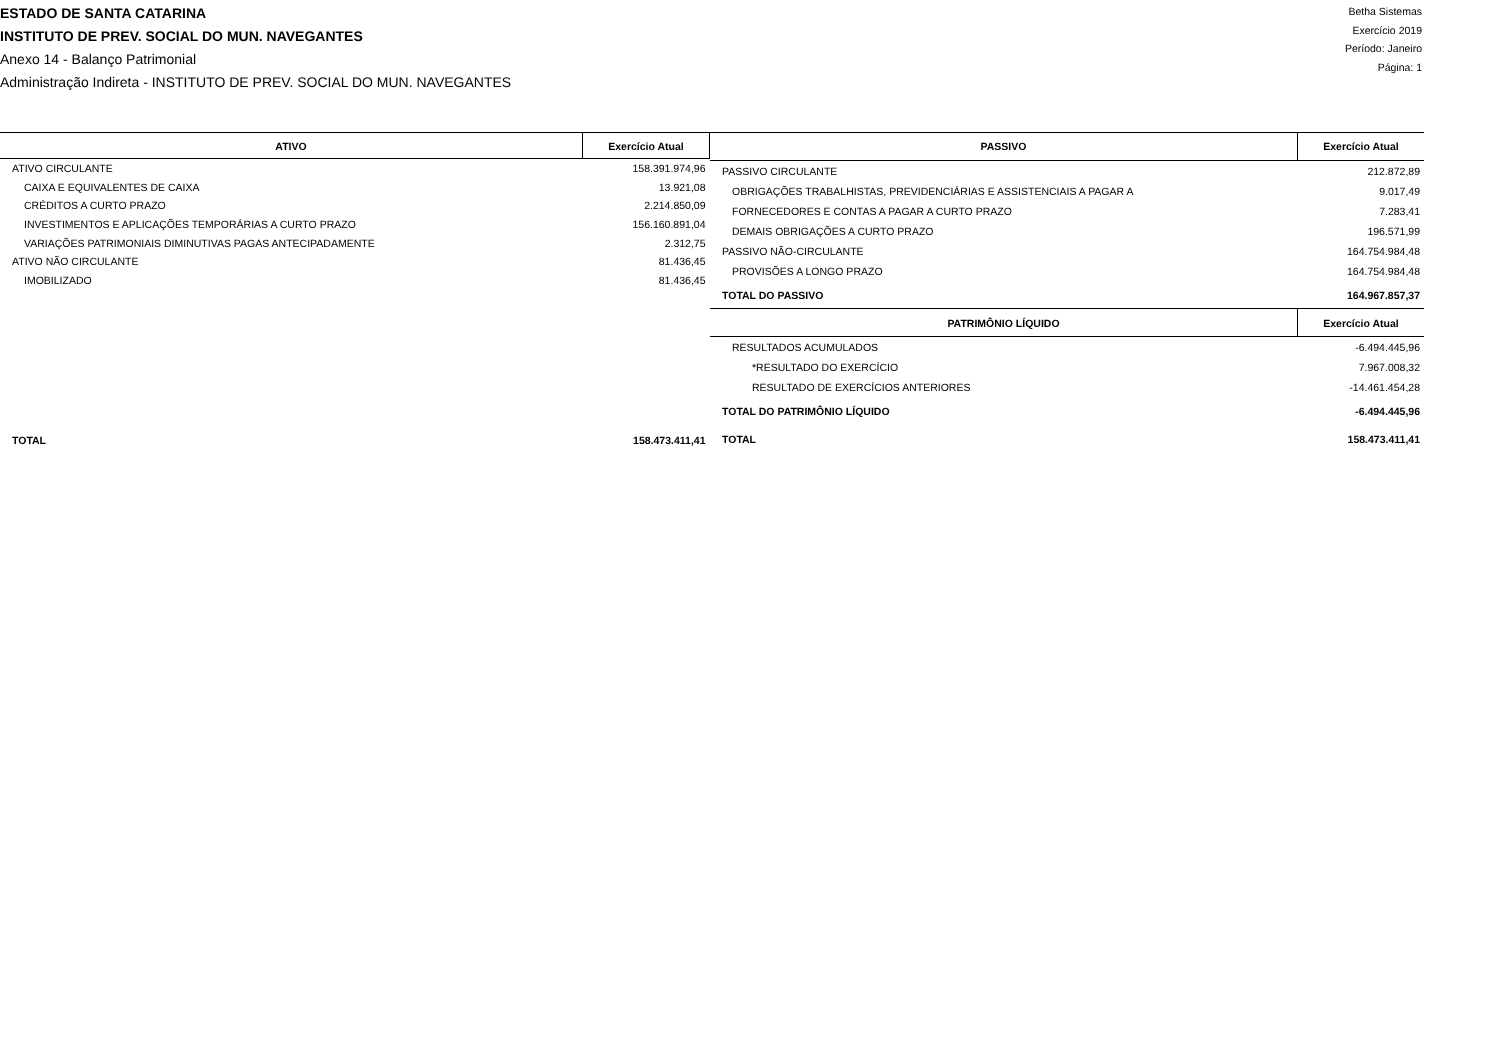ESTADO DE SANTA CATARINA
INSTITUTO DE PREV. SOCIAL DO MUN. NAVEGANTES
Anexo 14 - Balanço Patrimonial
Administração Indireta - INSTITUTO DE PREV. SOCIAL DO MUN. NAVEGANTES
Betha Sistemas
Exercício 2019
Período: Janeiro
Página: 1
| ATIVO | Exercício Atual |
| --- | --- |
| ATIVO CIRCULANTE | 158.391.974,96 |
| CAIXA E EQUIVALENTES DE CAIXA | 13.921,08 |
| CRÉDITOS A CURTO PRAZO | 2.214.850,09 |
| INVESTIMENTOS E APLICAÇÕES TEMPORÁRIAS A CURTO PRAZO | 156.160.891,04 |
| VARIAÇÕES PATRIMONIAIS DIMINUTIVAS PAGAS ANTECIPADAMENTE | 2.312,75 |
| ATIVO NÃO CIRCULANTE | 81.436,45 |
| IMOBILIZADO | 81.436,45 |
| TOTAL | 158.473.411,41 |
| PASSIVO | Exercício Atual |
| --- | --- |
| PASSIVO CIRCULANTE | 212.872,89 |
| OBRIGAÇÕES TRABALHISTAS, PREVIDENCIÁRIAS E ASSISTENCIAIS A PAGAR A | 9.017,49 |
| FORNECEDORES E CONTAS A PAGAR A CURTO PRAZO | 7.283,41 |
| DEMAIS OBRIGAÇÕES A CURTO PRAZO | 196.571,99 |
| PASSIVO NÃO-CIRCULANTE | 164.754.984,48 |
| PROVISÕES A LONGO PRAZO | 164.754.984,48 |
| TOTAL DO PASSIVO | 164.967.857,37 |
| PATRIMÔNIO LÍQUIDO | Exercício Atual |
| RESULTADOS ACUMULADOS | -6.494.445,96 |
| *RESULTADO DO EXERCÍCIO | 7.967.008,32 |
| RESULTADO DE EXERCÍCIOS ANTERIORES | -14.461.454,28 |
| TOTAL DO PATRIMÔNIO LÍQUIDO | -6.494.445,96 |
| TOTAL | 158.473.411,41 |